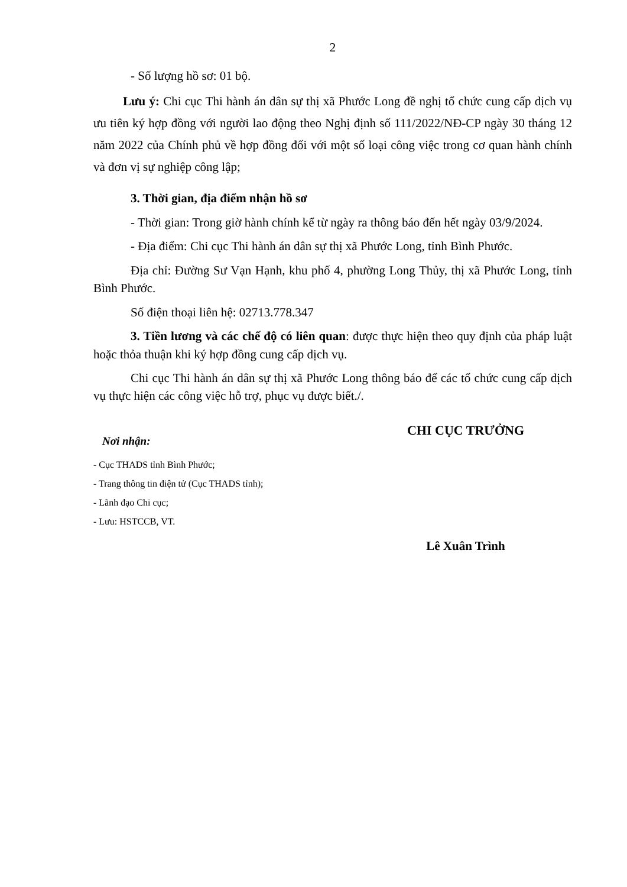2
- Số lượng hồ sơ: 01 bộ.
Lưu ý: Chi cục Thi hành án dân sự thị xã Phước Long đề nghị tổ chức cung cấp dịch vụ ưu tiên ký hợp đồng với người lao động theo Nghị định số 111/2022/NĐ-CP ngày 30 tháng 12 năm 2022 của Chính phủ về hợp đồng đối với một số loại công việc trong cơ quan hành chính và đơn vị sự nghiệp công lập;
3. Thời gian, địa điểm nhận hồ sơ
- Thời gian: Trong giờ hành chính kể từ ngày ra thông báo đến hết ngày 03/9/2024.
- Địa điểm: Chi cục Thi hành án dân sự thị xã Phước Long, tỉnh Bình Phước.
Địa chỉ: Đường Sư Vạn Hạnh, khu phố 4, phường Long Thủy, thị xã Phước Long, tỉnh Bình Phước.
Số điện thoại liên hệ: 02713.778.347
3. Tiền lương và các chế độ có liên quan: được thực hiện theo quy định của pháp luật hoặc thỏa thuận khi ký hợp đồng cung cấp dịch vụ.
Chi cục Thi hành án dân sự thị xã Phước Long thông báo để các tổ chức cung cấp dịch vụ thực hiện các công việc hỗ trợ, phục vụ được biết./.
Nơi nhận:
- Cục THADS tỉnh Bình Phước;
- Trang thông tin điện tử (Cục THADS tỉnh);
- Lãnh đạo Chi cục;
- Lưu: HSTCCB, VT.
CHI CỤC TRƯỞNG
Lê Xuân Trình